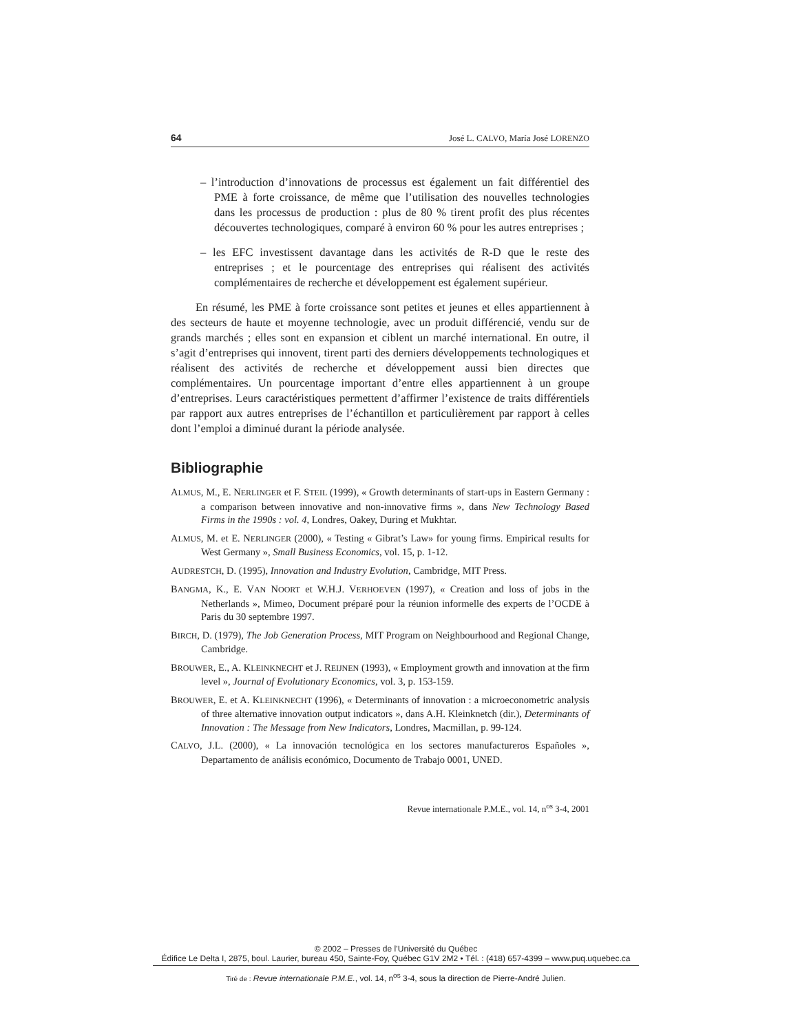64 José L. CALVO, María José LORENZO
– l’introduction d’innovations de processus est également un fait différentiel des PME à forte croissance, de même que l’utilisation des nouvelles technologies dans les processus de production : plus de 80 % tirent profit des plus récentes découvertes technologiques, comparé à environ 60 % pour les autres entreprises ;
– les EFC investissent davantage dans les activités de R-D que le reste des entreprises ; et le pourcentage des entreprises qui réalisent des activités complémentaires de recherche et développement est également supérieur.
En résumé, les PME à forte croissance sont petites et jeunes et elles appartiennent à des secteurs de haute et moyenne technologie, avec un produit différencié, vendu sur de grands marchés ; elles sont en expansion et ciblent un marché international. En outre, il s’agit d’entreprises qui innovent, tirent parti des derniers développements technologiques et réalisent des activités de recherche et développement aussi bien directes que complémentaires. Un pourcentage important d’entre elles appartiennent à un groupe d’entreprises. Leurs caractéristiques permettent d’affirmer l’existence de traits différentiels par rapport aux autres entreprises de l’échantillon et particulièrement par rapport à celles dont l’emploi a diminué durant la période analysée.
Bibliographie
ALMUS, M., E. NERLINGER et F. STEIL (1999), « Growth determinants of start-ups in Eastern Germany : a comparison between innovative and non-innovative firms », dans New Technology Based Firms in the 1990s : vol. 4, Londres, Oakey, During et Mukhtar.
ALMUS, M. et E. NERLINGER (2000), « Testing « Gibrat’s Law» for young firms. Empirical results for West Germany », Small Business Economics, vol. 15, p. 1-12.
AUDRESTCH, D. (1995), Innovation and Industry Evolution, Cambridge, MIT Press.
BANGMA, K., E. VAN NOORT et W.H.J. VERHOEVEN (1997), « Creation and loss of jobs in the Netherlands », Mimeo, Document préparé pour la réunion informelle des experts de l’OCDE à Paris du 30 septembre 1997.
BIRCH, D. (1979), The Job Generation Process, MIT Program on Neighbourhood and Regional Change, Cambridge.
BROUWER, E., A. KLEINKNECHT et J. REIJNEN (1993), « Employment growth and innovation at the firm level », Journal of Evolutionary Economics, vol. 3, p. 153-159.
BROUWER, E. et A. KLEINKNECHT (1996), « Determinants of innovation : a microeconometric analysis of three alternative innovation output indicators », dans A.H. Kleinknetch (dir.), Determinants of Innovation : The Message from New Indicators, Londres, Macmillan, p. 99-124.
CALVO, J.L. (2000), « La innovación tecnológica en los sectores manufactureros Españoles », Departamento de análisis económico, Documento de Trabajo 0001, UNED.
Revue internationale P.M.E., vol. 14, n<sup>os</sup> 3-4, 2001
© 2002 – Presses de l’Université du Québec
Édifice Le Delta I, 2875, boul. Laurier, bureau 450, Sainte-Foy, Québec G1V 2M2 • Tél. : (418) 657-4399 – www.puq.uquebec.ca
Tiré de : Revue internationale P.M.E., vol. 14, n<sup>os</sup> 3-4, sous la direction de Pierre-André Julien.